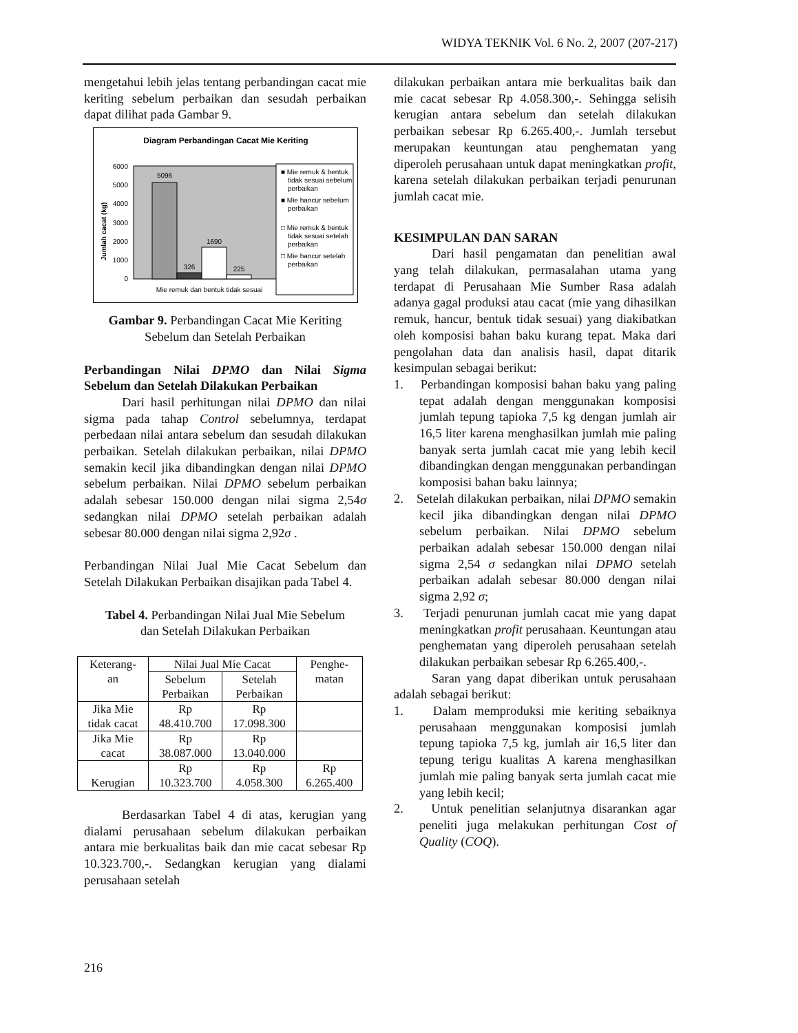WIDYA TEKNIK Vol. 6 No. 2, 2007 (207-217)
mengetahui lebih jelas tentang perbandingan cacat mie keriting sebelum perbaikan dan sesudah perbaikan dapat dilihat pada Gambar 9.
Diagram Perbandingan Cacat Mie Keriting
6000
5000
4000
3000
2000
1000
0
5096
326
1690
225
Jumlah cacat (kg)
Mie remuk dan bentuk tidak sesuai
■ Mie remuk & bentuk
tidak sesuai sebelum
perbaikan
■ Mie hancur sebelum
perbaikan
□ Mie remuk & bentuk
tidak sesuai setelah
perbaikan
□ Mie hancur setelah
perbaikan
Gambar 9. Perbandingan Cacat Mie Keriting
Sebelum dan Setelah Perbaikan
Perbandingan Nilai DPMO dan Nilai Sigma Sebelum dan Setelah Dilakukan Perbaikan
Dari hasil perhitungan nilai DPMO dan nilai sigma pada tahap Control sebelumnya, terdapat perbedaan nilai antara sebelum dan sesudah dilakukan perbaikan. Setelah dilakukan perbaikan, nilai DPMO semakin kecil jika dibandingkan dengan nilai DPMO sebelum perbaikan. Nilai DPMO sebelum perbaikan adalah sebesar 150.000 dengan nilai sigma 2,54σ sedangkan nilai DPMO setelah perbaikan adalah sebesar 80.000 dengan nilai sigma 2,92σ .
Perbandingan Nilai Jual Mie Cacat Sebelum dan Setelah Dilakukan Perbaikan disajikan pada Tabel 4.
Tabel 4. Perbandingan Nilai Jual Mie Sebelum
dan Setelah Dilakukan Perbaikan
| Keterang- an | Nilai Jual Mie Cacat | | Penghe- matan |
| | Sebelum Perbaikan | Setelah Perbaikan | |
| Jika Mie tidak cacat | Rp 48.410.700 | Rp 17.098.300 | |
| Jika Mie cacat | Rp 38.087.000 | Rp 13.040.000 | |
| Kerugian | Rp 10.323.700 | Rp 4.058.300 | Rp 6.265.400 |
Berdasarkan Tabel 4 di atas, kerugian yang dialami perusahaan sebelum dilakukan perbaikan antara mie berkualitas baik dan mie cacat sebesar Rp 10.323.700,-. Sedangkan kerugian yang dialami perusahaan setelah
dilakukan perbaikan antara mie berkualitas baik dan mie cacat sebesar Rp 4.058.300,-. Sehingga selisih kerugian antara sebelum dan setelah dilakukan perbaikan sebesar Rp 6.265.400,-. Jumlah tersebut merupakan keuntungan atau penghematan yang diperoleh perusahaan untuk dapat meningkatkan profit, karena setelah dilakukan perbaikan terjadi penurunan jumlah cacat mie.
KESIMPULAN DAN SARAN
Dari hasil pengamatan dan penelitian awal yang telah dilakukan, permasalahan utama yang terdapat di Perusahaan Mie Sumber Rasa adalah adanya gagal produksi atau cacat (mie yang dihasilkan remuk, hancur, bentuk tidak sesuai) yang diakibatkan oleh komposisi bahan baku kurang tepat. Maka dari pengolahan data dan analisis hasil, dapat ditarik kesimpulan sebagai berikut:
1. Perbandingan komposisi bahan baku yang paling tepat adalah dengan menggunakan komposisi jumlah tepung tapioka 7,5 kg dengan jumlah air 16,5 liter karena menghasilkan jumlah mie paling banyak serta jumlah cacat mie yang lebih kecil dibandingkan dengan menggunakan perbandingan komposisi bahan baku lainnya;
2. Setelah dilakukan perbaikan, nilai DPMO semakin kecil jika dibandingkan dengan nilai DPMO sebelum perbaikan. Nilai DPMO sebelum perbaikan adalah sebesar 150.000 dengan nilai sigma 2,54 σ sedangkan nilai DPMO setelah perbaikan adalah sebesar 80.000 dengan nilai sigma 2,92 σ;
3. Terjadi penurunan jumlah cacat mie yang dapat meningkatkan profit perusahaan. Keuntungan atau penghematan yang diperoleh perusahaan setelah dilakukan perbaikan sebesar Rp 6.265.400,-.
Saran yang dapat diberikan untuk perusahaan adalah sebagai berikut:
1. Dalam memproduksi mie keriting sebaiknya perusahaan menggunakan komposisi jumlah tepung tapioka 7,5 kg, jumlah air 16,5 liter dan tepung terigu kualitas A karena menghasilkan jumlah mie paling banyak serta jumlah cacat mie yang lebih kecil;
2. Untuk penelitian selanjutnya disarankan agar peneliti juga melakukan perhitungan Cost of Quality (COQ).
216